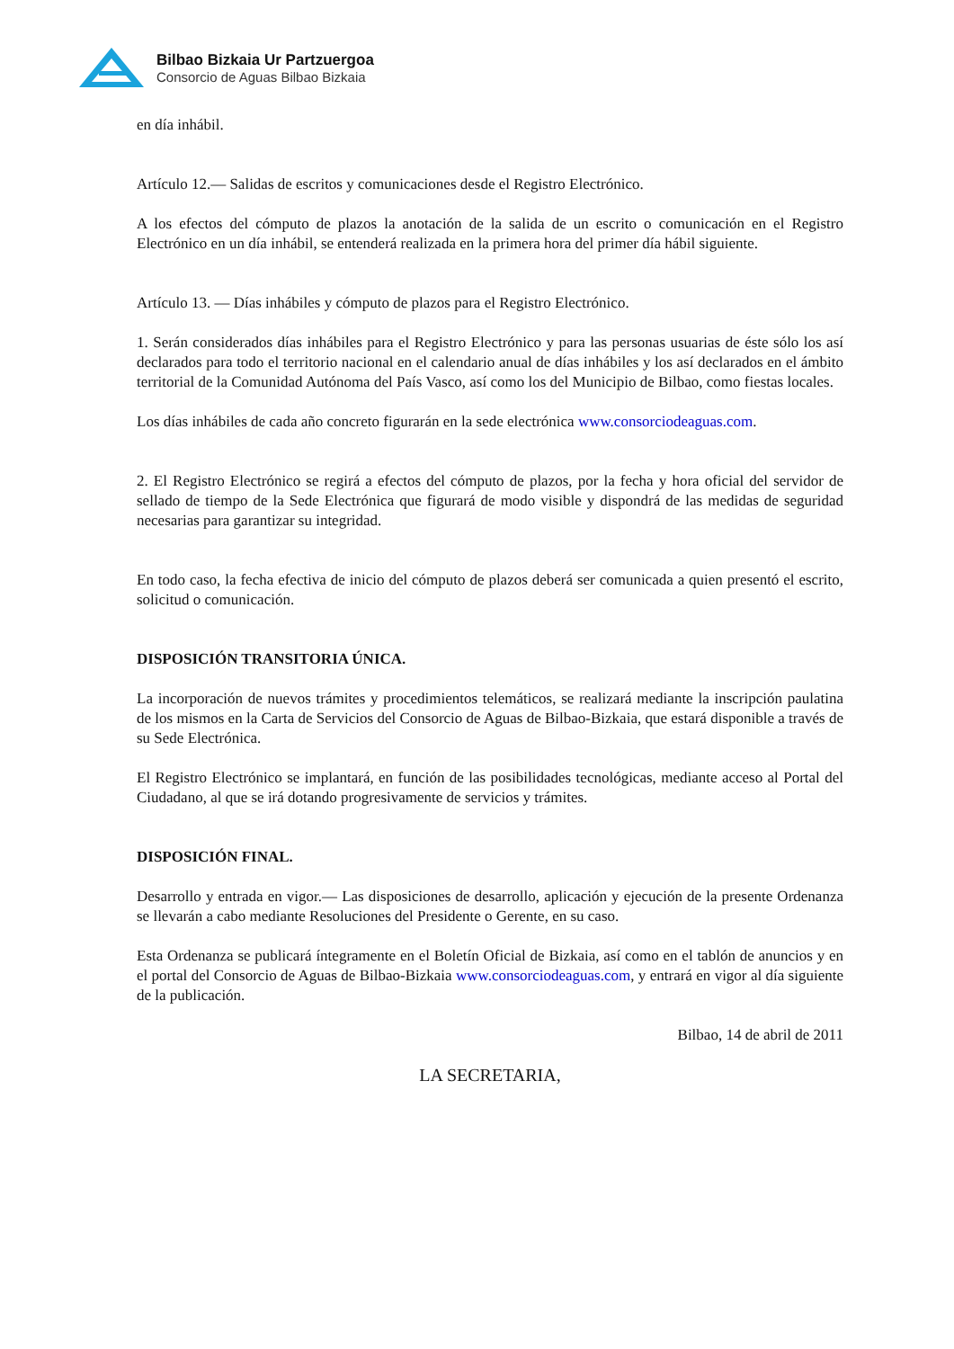Bilbao Bizkaia Ur Partzuergoa
Consorcio de Aguas Bilbao Bizkaia
en día inhábil.
Artículo 12.— Salidas de escritos y comunicaciones desde el Registro Electrónico.
A los efectos del cómputo de plazos la anotación de la salida de un escrito o comunicación en el Registro Electrónico en un día inhábil, se entenderá realizada en la primera hora del primer día hábil siguiente.
Artículo 13. — Días inhábiles y cómputo de plazos para el Registro Electrónico.
1. Serán considerados días inhábiles para el Registro Electrónico y para las personas usuarias de éste sólo los así declarados para todo el territorio nacional en el calendario anual de días inhábiles y los así declarados en el ámbito territorial de la Comunidad Autónoma del País Vasco, así como los del Municipio de Bilbao, como fiestas locales.
Los días inhábiles de cada año concreto figurarán en la sede electrónica www.consorciodeaguas.com.
2. El Registro Electrónico se regirá a efectos del cómputo de plazos, por la fecha y hora oficial del servidor de sellado de tiempo de la Sede Electrónica que figurará de modo visible y dispondrá de las medidas de seguridad necesarias para garantizar su integridad.
En todo caso, la fecha efectiva de inicio del cómputo de plazos deberá ser comunicada a quien presentó el escrito, solicitud o comunicación.
DISPOSICIÓN TRANSITORIA ÚNICA.
La incorporación de nuevos trámites y procedimientos telemáticos, se realizará mediante la inscripción paulatina de los mismos en la Carta de Servicios del Consorcio de Aguas de Bilbao-Bizkaia, que estará disponible a través de su Sede Electrónica.
El Registro Electrónico se implantará, en función de las posibilidades tecnológicas, mediante acceso al Portal del Ciudadano, al que se irá dotando progresivamente de servicios y trámites.
DISPOSICIÓN FINAL.
Desarrollo y entrada en vigor.— Las disposiciones de desarrollo, aplicación y ejecución de la presente Ordenanza se llevarán a cabo mediante Resoluciones del Presidente o Gerente, en su caso.
Esta Ordenanza se publicará íntegramente en el Boletín Oficial de Bizkaia, así como en el tablón de anuncios y en el portal del Consorcio de Aguas de Bilbao-Bizkaia www.consorciodeaguas.com, y entrará en vigor al día siguiente de la publicación.
Bilbao, 14 de abril de 2011
LA SECRETARIA,